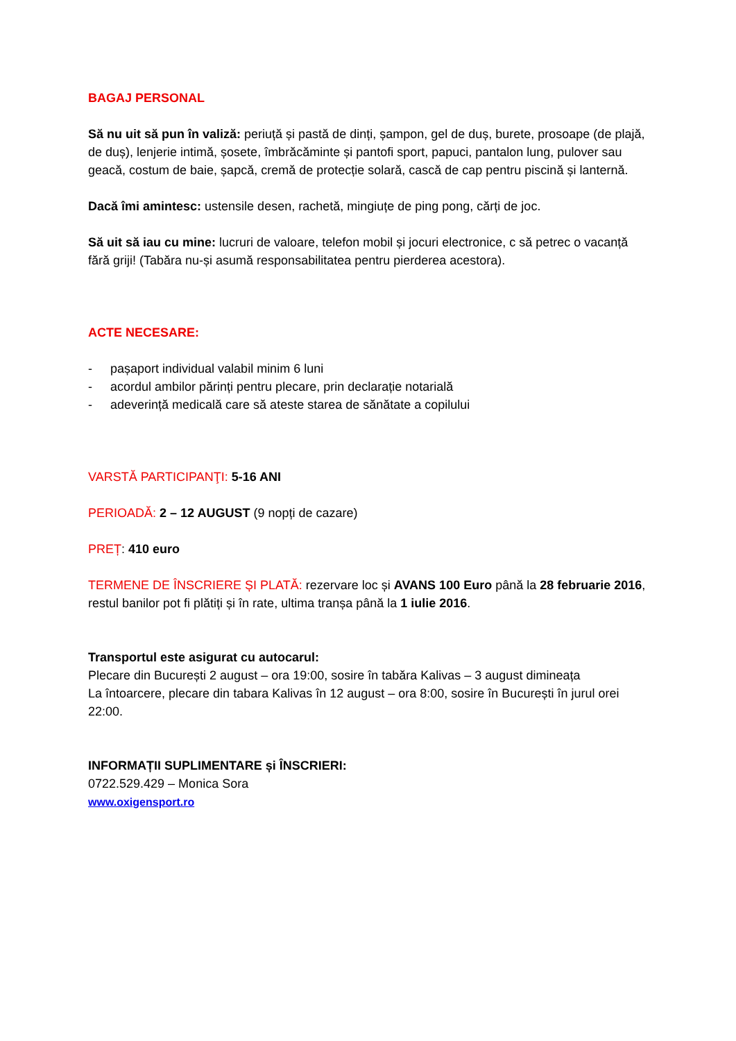BAGAJ PERSONAL
Să nu uit să pun în valiză: periuță și pastă de dinți, șampon, gel de duș, burete, prosoape (de plajă, de duș), lenjerie intimă, șosete, îmbrăcăminte și pantofi sport, papuci, pantalon lung, pulover sau geacă, costum de baie, șapcă, cremă de protecție solară, cască de cap pentru piscină și lanternă.
Dacă îmi amintesc: ustensile desen, rachetă, mingiuțe de ping pong, cărți de joc.
Să uit să iau cu mine: lucruri de valoare, telefon mobil și jocuri electronice, c să petrec o vacanță fără griji! (Tabăra nu-și asumă responsabilitatea pentru pierderea acestora).
ACTE NECESARE:
- pașaport individual valabil minim 6 luni
- acordul ambilor părinți pentru plecare, prin declarație notarială
- adeverință medicală care să ateste starea de sănătate a copilului
VARSTĂ PARTICIPANŢI: 5-16 ANI
PERIOADĂ: 2 – 12 AUGUST (9 nopți de cazare)
PREȚ: 410 euro
TERMENE DE ÎNSCRIERE ȘI PLATĂ: rezervare loc și AVANS 100 Euro până la 28 februarie 2016, restul banilor pot fi plătiți și în rate, ultima tranșa până la 1 iulie 2016.
Transportul este asigurat cu autocarul:
Plecare din București 2 august – ora 19:00, sosire în tabăra Kalivas – 3 august dimineața
La întoarcere, plecare din tabara Kalivas în 12 august – ora 8:00, sosire în București în jurul orei 22:00.
INFORMAȚII SUPLIMENTARE și ÎNSCRIERI:
0722.529.429 – Monica Sora
www.oxigensport.ro